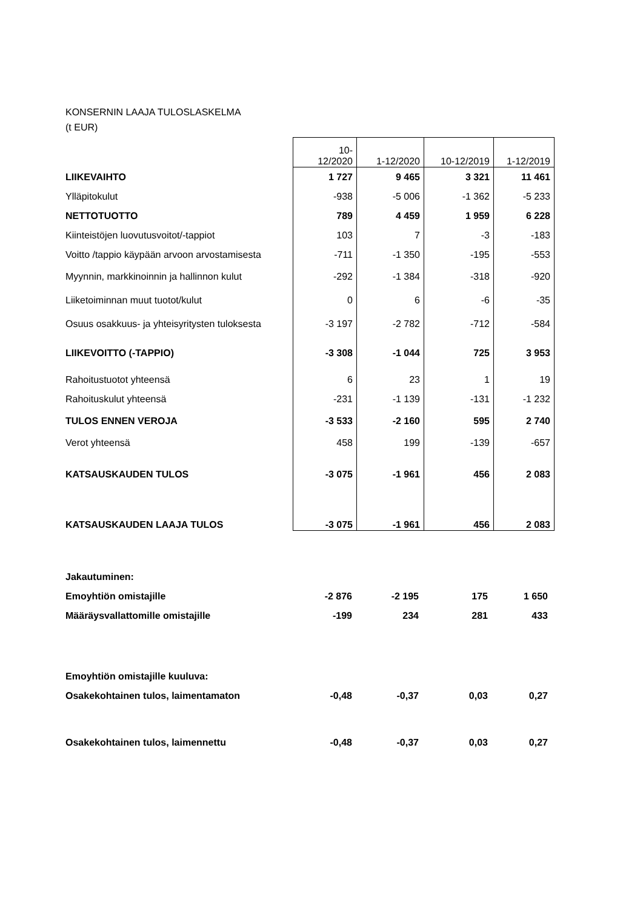KONSERNIN LAAJA TULOSLASKELMA
(t EUR)
| | 10- 12/2020 | 1-12/2020 | 10-12/2019 | 1-12/2019 |
| LIIKEVAIHTO | 1 727 | 9 465 | 3 321 | 11 461 |
| Ylläpitokulut | -938 | -5 006 | -1 362 | -5 233 |
| NETTOTUOTTO | 789 | 4 459 | 1 959 | 6 228 |
| Kiinteistöjen luovutusvoitot/-tappiot | 103 | 7 | -3 | -183 |
| Voitto /tappio käypään arvoon arvostamisesta | -711 | -1 350 | -195 | -553 |
| Myynnin, markkinoinnin ja hallinnon kulut | -292 | -1 384 | -318 | -920 |
| Liiketoiminnan muut tuotot/kulut | 0 | 6 | -6 | -35 |
| Osuus osakkuus- ja yhteisyritysten tuloksesta | -3 197 | -2 782 | -712 | -584 |
| LIIKEVOITTO (-TAPPIO) | -3 308 | -1 044 | 725 | 3 953 |
| Rahoitustuotot yhteensä | 6 | 23 | 1 | 19 |
| Rahoituskulut yhteensä | -231 | -1 139 | -131 | -1 232 |
| TULOS ENNEN VEROJA | -3 533 | -2 160 | 595 | 2 740 |
| Verot yhteensä | 458 | 199 | -139 | -657 |
| KATSAUSKAUDEN TULOS | -3 075 | -1 961 | 456 | 2 083 |
| KATSAUSKAUDEN LAAJA TULOS | -3 075 | -1 961 | 456 | 2 083 |
| Jakautuminen: | | | | |
| Emoyhtiön omistajille | -2 876 | -2 195 | 175 | 1 650 |
| Määräysvallattomille omistajille | -199 | 234 | 281 | 433 |
| Emoyhtiön omistajille kuuluva: | | | | |
| Osakekohtainen tulos, laimentamaton | -0,48 | -0,37 | 0,03 | 0,27 |
| Osakekohtainen tulos, laimennettu | -0,48 | -0,37 | 0,03 | 0,27 |